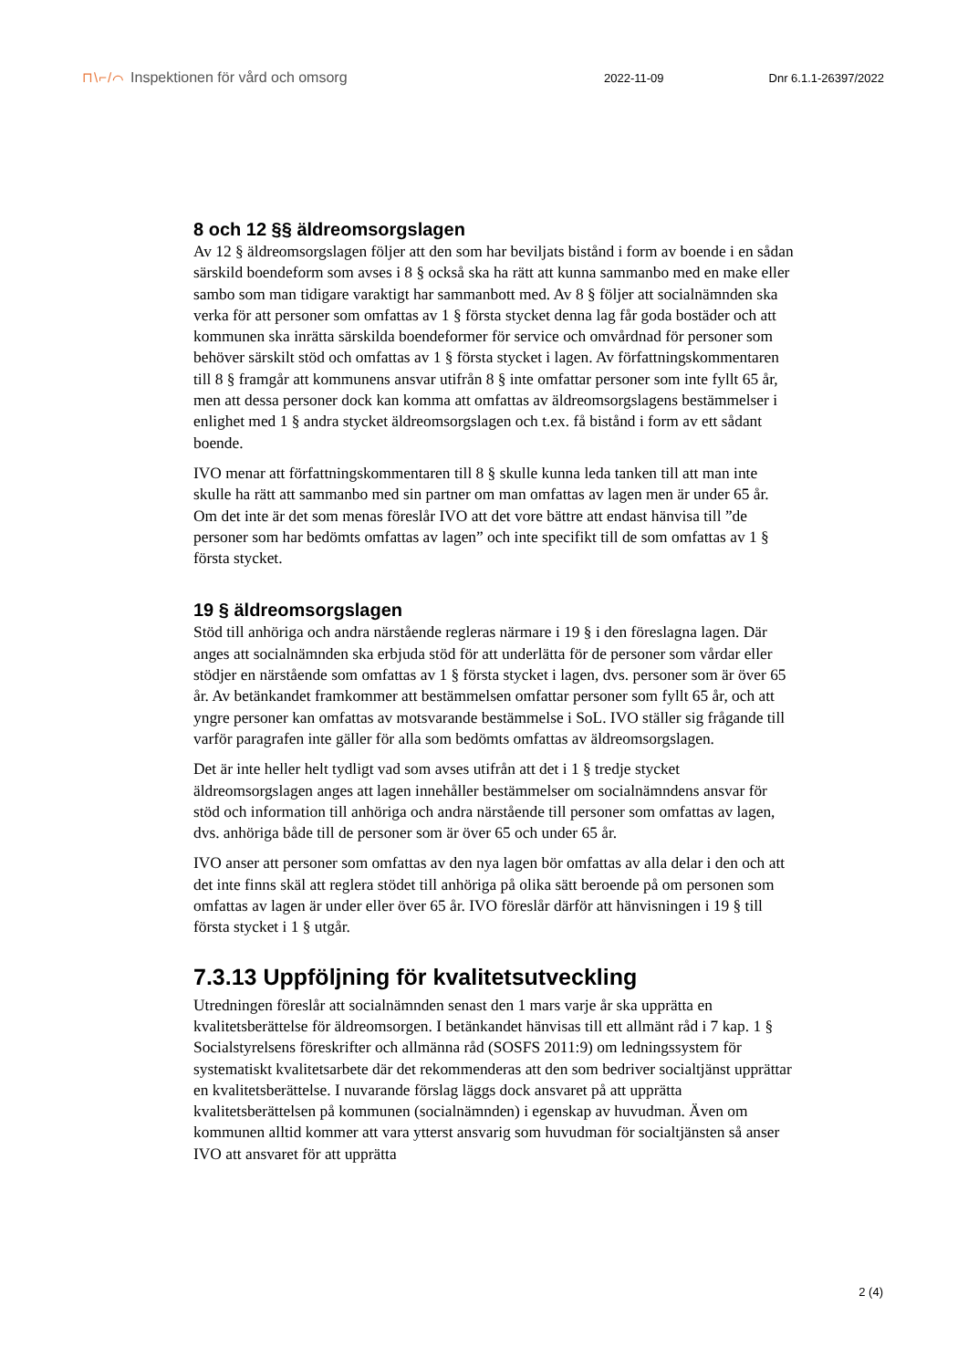⊓\⌐/⌒ Inspektionen för vård och omsorg
2022-11-09 Dnr 6.1.1-26397/2022
8 och 12 §§ äldreomsorgslagen
Av 12 § äldreomsorgslagen följer att den som har beviljats bistånd i form av boende i en sådan särskild boendeform som avses i 8 § också ska ha rätt att kunna sammanbo med en make eller sambo som man tidigare varaktigt har sammanbott med. Av 8 § följer att socialnämnden ska verka för att personer som omfattas av 1 § första stycket denna lag får goda bostäder och att kommunen ska inrätta särskilda boendeformer för service och omvårdnad för personer som behöver särskilt stöd och omfattas av 1 § första stycket i lagen. Av författningskommentaren till 8 § framgår att kommunens ansvar utifrån 8 § inte omfattar personer som inte fyllt 65 år, men att dessa personer dock kan komma att omfattas av äldreomsorgslagens bestämmelser i enlighet med 1 § andra stycket äldreomsorgslagen och t.ex. få bistånd i form av ett sådant boende.
IVO menar att författningskommentaren till 8 § skulle kunna leda tanken till att man inte skulle ha rätt att sammanbo med sin partner om man omfattas av lagen men är under 65 år. Om det inte är det som menas föreslår IVO att det vore bättre att endast hänvisa till ”de personer som har bedömts omfattas av lagen” och inte specifikt till de som omfattas av 1 § första stycket.
19 § äldreomsorgslagen
Stöd till anhöriga och andra närstående regleras närmare i 19 § i den föreslagna lagen. Där anges att socialnämnden ska erbjuda stöd för att underlätta för de personer som vårdar eller stödjer en närstående som omfattas av 1 § första stycket i lagen, dvs. personer som är över 65 år. Av betänkandet framkommer att bestämmelsen omfattar personer som fyllt 65 år, och att yngre personer kan omfattas av motsvarande bestämmelse i SoL. IVO ställer sig frågande till varför paragrafen inte gäller för alla som bedömts omfattas av äldreomsorgslagen.
Det är inte heller helt tydligt vad som avses utifrån att det i 1 § tredje stycket äldreomsorgslagen anges att lagen innehåller bestämmelser om socialnämndens ansvar för stöd och information till anhöriga och andra närstående till personer som omfattas av lagen, dvs. anhöriga både till de personer som är över 65 och under 65 år.
IVO anser att personer som omfattas av den nya lagen bör omfattas av alla delar i den och att det inte finns skäl att reglera stödet till anhöriga på olika sätt beroende på om personen som omfattas av lagen är under eller över 65 år. IVO föreslår därför att hänvisningen i 19 § till första stycket i 1 § utgår.
7.3.13 Uppföljning för kvalitetsutveckling
Utredningen föreslår att socialnämnden senast den 1 mars varje år ska upprätta en kvalitetsberättelse för äldreomsorgen. I betänkandet hänvisas till ett allmänt råd i 7 kap. 1 § Socialstyrelsens föreskrifter och allmänna råd (SOSFS 2011:9) om ledningssystem för systematiskt kvalitetsarbete där det rekommenderas att den som bedriver socialtjänst upprättar en kvalitetsberättelse. I nuvarande förslag läggs dock ansvaret på att upprätta kvalitetsberättelsen på kommunen (socialnämnden) i egenskap av huvudman. Även om kommunen alltid kommer att vara ytterst ansvarig som huvudman för socialtjänsten så anser IVO att ansvaret för att upprätta
2 (4)